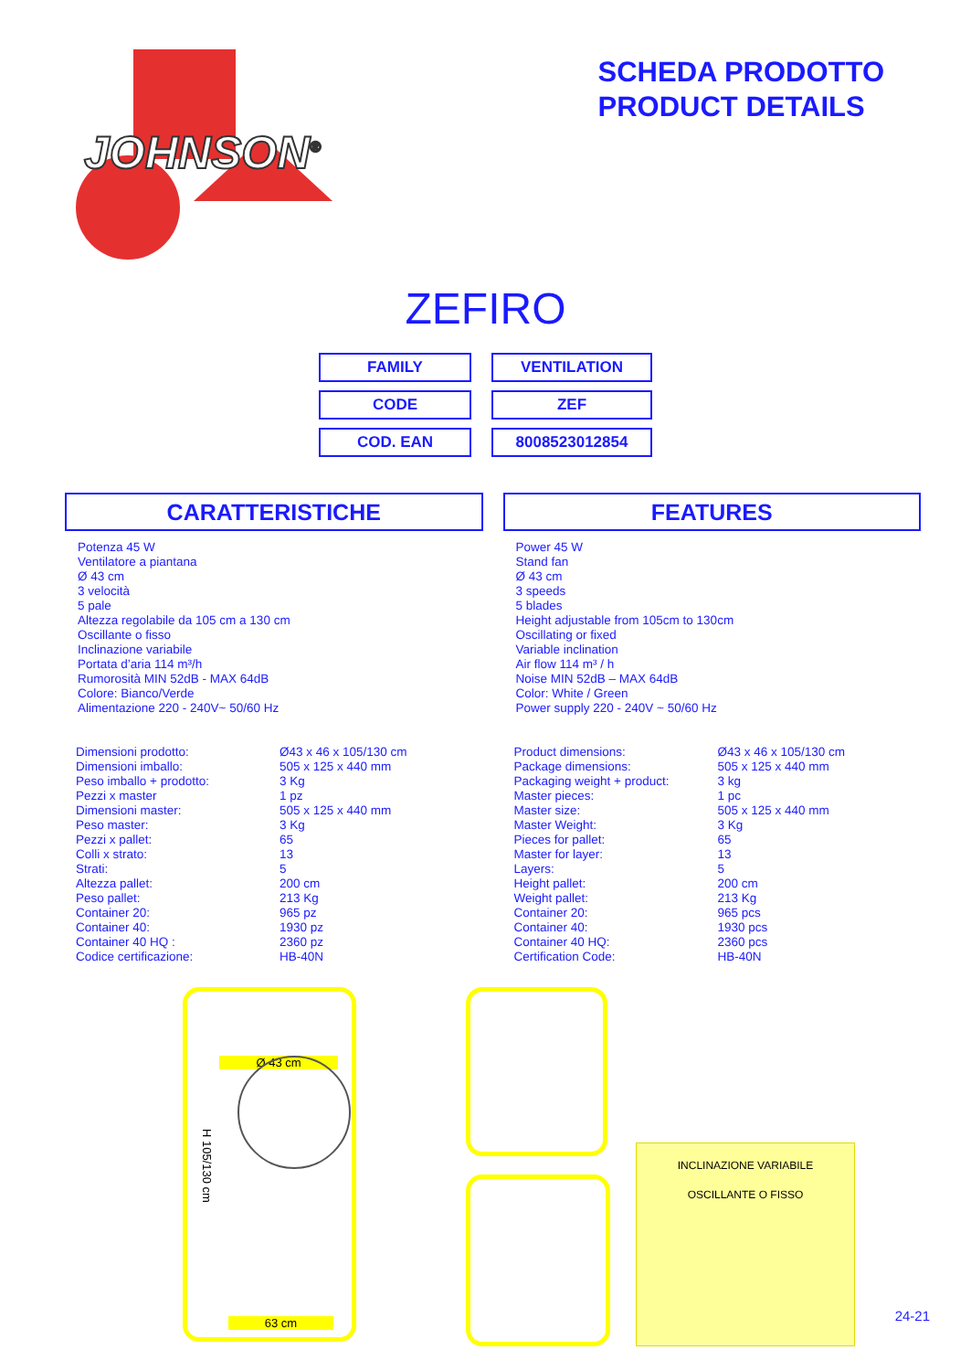JOHNSON<sup>®</sup>
SCHEDA PRODOTTO
PRODUCT DETAILS
ZEFIRO
| FAMILY | VENTILATION |
| CODE | ZEF |
| COD. EAN | 8008523012854 |
CARATTERISTICHE
Potenza 45 W
Ventilatore a piantana
Ø 43 cm
3 velocità
5 pale
Altezza regolabile da 105 cm a 130 cm
Oscillante o fisso
Inclinazione variabile
Portata d’aria 114 m³/h
Rumorosità MIN 52dB - MAX 64dB
Colore: Bianco/Verde
Alimentazione 220 - 240V~ 50/60 Hz
| Dimensioni prodotto: | Ø43 x 46 x 105/130 cm |
| Dimensioni imballo: | 505 x 125 x 440 mm |
| Peso imballo + prodotto: | 3 Kg |
| Pezzi x master | 1 pz |
| Dimensioni master: | 505 x 125 x 440 mm |
| Peso master: | 3 Kg |
| Pezzi x pallet: | 65 |
| Colli x strato: | 13 |
| Strati: | 5 |
| Altezza pallet: | 200 cm |
| Peso pallet: | 213 Kg |
| Container 20: | 965 pz |
| Container 40: | 1930 pz |
| Container 40 HQ : | 2360 pz |
| Codice certificazione: | HB-40N |
FEATURES
Power 45 W
Stand fan
Ø 43 cm
3 speeds
5 blades
Height adjustable from 105cm to 130cm
Oscillating or fixed
Variable inclination
Air flow 114 m³ / h
Noise MIN 52dB – MAX 64dB
Color: White / Green
Power supply 220 - 240V ~ 50/60 Hz
| Product dimensions: | Ø43 x 46 x 105/130 cm |
| Package dimensions: | 505 x 125 x 440 mm |
| Packaging weight + product: | 3 kg |
| Master pieces: | 1 pc |
| Master size: | 505 x 125 x 440 mm |
| Master Weight: | 3 Kg |
| Pieces for pallet: | 65 |
| Master for layer: | 13 |
| Layers: | 5 |
| Height pallet: | 200 cm |
| Weight pallet: | 213 Kg |
| Container 20: | 965 pcs |
| Container 40: | 1930 pcs |
| Container 40 HQ: | 2360 pcs |
| Certification Code: | HB-40N |
Ø 43 cm
H 105/130 cm
63 cm
INCLINAZIONE VARIABILE
OSCILLANTE O FISSO
24-21